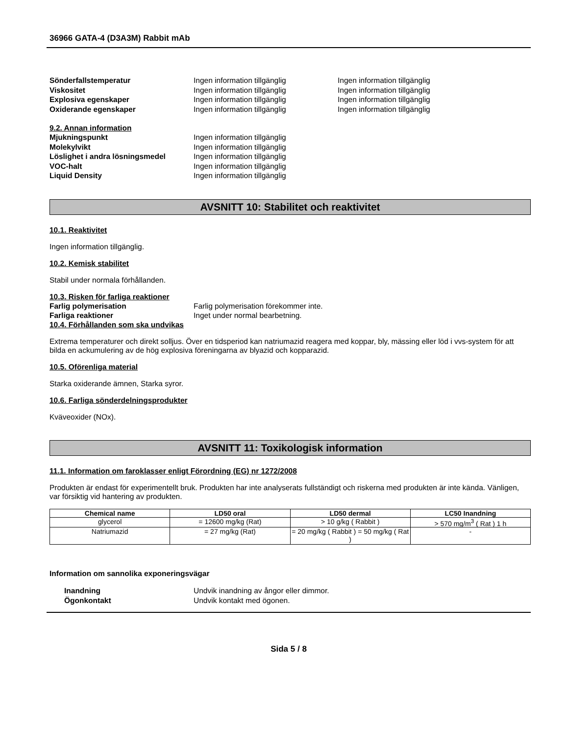36966 GATA-4 (D3A3M) Rabbit mAb
Sönderfallstemperatur Ingen information tillgänglig Ingen information tillgänglig
Viskositet Ingen information tillgänglig Ingen information tillgänglig
Explosiva egenskaper Ingen information tillgänglig Ingen information tillgänglig
Oxiderande egenskaper Ingen information tillgänglig Ingen information tillgänglig
9.2. Annan information
Mjukningspunkt Ingen information tillgänglig
Molekylvikt Ingen information tillgänglig
Löslighet i andra lösningsmedel Ingen information tillgänglig
VOC-halt Ingen information tillgänglig
Liquid Density Ingen information tillgänglig
AVSNITT 10: Stabilitet och reaktivitet
10.1. Reaktivitet
Ingen information tillgänglig.
10.2. Kemisk stabilitet
Stabil under normala förhållanden.
10.3. Risken för farliga reaktioner
Farlig polymerisation Farlig polymerisation förekommer inte.
Farliga reaktioner Inget under normal bearbetning.
10.4. Förhållanden som ska undvikas
Extrema temperaturer och direkt solljus. Över en tidsperiod kan natriumazid reagera med koppar, bly, mässing eller löd i vvs-system för att bilda en ackumulering av de hög explosiva föreningarna av blyazid och kopparazid.
10.5. Oförenliga material
Starka oxiderande ämnen, Starka syror.
10.6. Farliga sönderdelningsprodukter
Kväveoxider (NOx).
AVSNITT 11: Toxikologisk information
11.1. Information om faroklasser enligt Förordning (EG) nr 1272/2008
Produkten är endast för experimentellt bruk. Produkten har inte analyserats fullständigt och riskerna med produkten är inte kända. Vänligen, var försiktig vid hantering av produkten.
| Chemical name | LD50 oral | LD50 dermal | LC50 Inandning |
| --- | --- | --- | --- |
| glycerol | = 12600 mg/kg (Rat) | > 10 g/kg ( Rabbit ) | > 570 mg/m<sup>3</sup> ( Rat ) 1 h |
| Natriumazid | = 27 mg/kg (Rat) | = 20 mg/kg ( Rabbit ) = 50 mg/kg ( Rat ) | - |
Information om sannolika exponeringsvägar
Inandning Undvik inandning av ångor eller dimmor.
Ögonkontakt Undvik kontakt med ögonen.
Sida 5 / 8